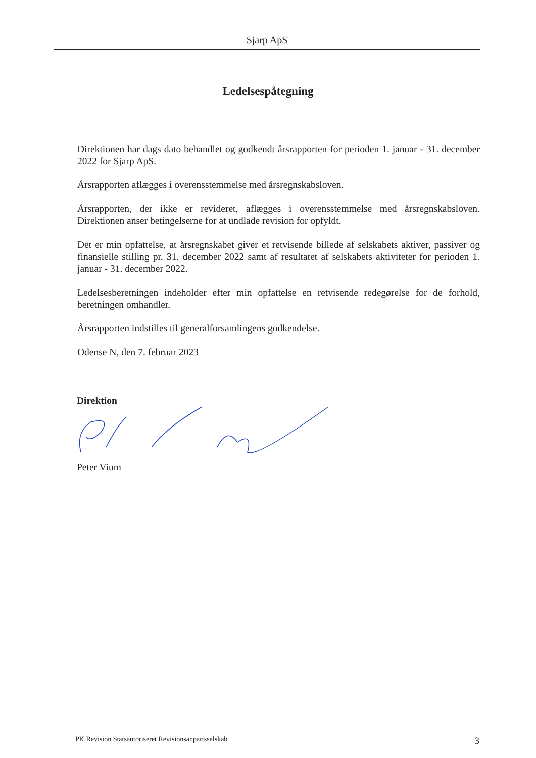Sjarp ApS
Ledelsespåtegning
Direktionen har dags dato behandlet og godkendt årsrapporten for perioden 1. januar - 31. december 2022 for Sjarp ApS.
Årsrapporten aflægges i overensstemmelse med årsregnskabsloven.
Årsrapporten, der ikke er revideret, aflægges i overensstemmelse med årsregnskabsloven. Direktionen anser betingelserne for at undlade revision for opfyldt.
Det er min opfattelse, at årsregnskabet giver et retvisende billede af selskabets aktiver, passiver og finansielle stilling pr. 31. december 2022 samt af resultatet af selskabets aktiviteter for perioden 1. januar - 31. december 2022.
Ledelsesberetningen indeholder efter min opfattelse en retvisende redegørelse for de forhold, beretningen omhandler.
Årsrapporten indstilles til generalforsamlingens godkendelse.
Odense N, den 7. februar 2023
Direktion
Peter Vium
PK Revision Statsautoriseret Revisionsanpartsselskab 3